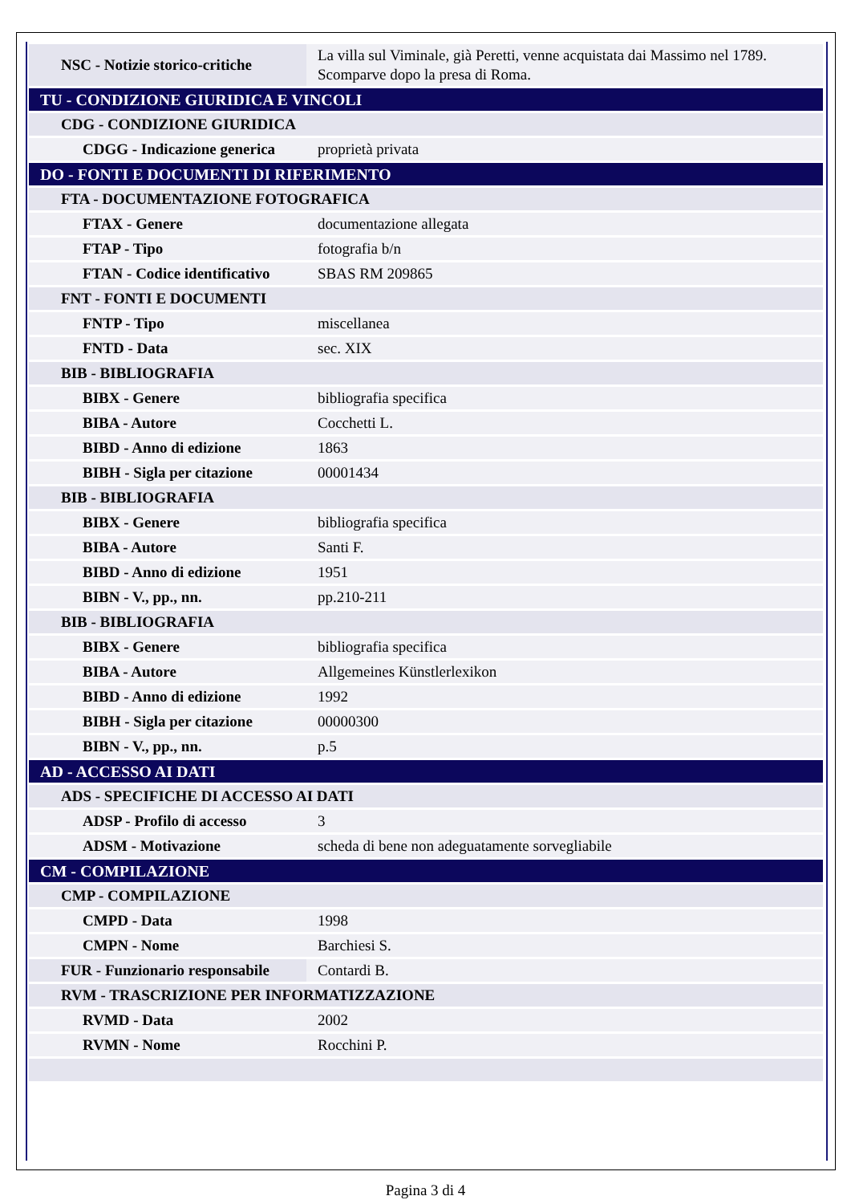| NSC - Notizie storico-critiche | La villa sul Viminale, già Peretti, venne acquistata dai Massimo nel 1789. Scomparve dopo la presa di Roma. |
| TU - CONDIZIONE GIURIDICA E VINCOLI | |
| CDG - CONDIZIONE GIURIDICA | |
| CDGG - Indicazione generica | proprietà privata |
| DO - FONTI E DOCUMENTI DI RIFERIMENTO | |
| FTA - DOCUMENTAZIONE FOTOGRAFICA | |
| FTAX - Genere | documentazione allegata |
| FTAP - Tipo | fotografia b/n |
| FTAN - Codice identificativo | SBAS RM 209865 |
| FNT - FONTI E DOCUMENTI | |
| FNTP - Tipo | miscellanea |
| FNTD - Data | sec. XIX |
| BIB - BIBLIOGRAFIA | |
| BIBX - Genere | bibliografia specifica |
| BIBA - Autore | Cocchetti L. |
| BIBD - Anno di edizione | 1863 |
| BIBH - Sigla per citazione | 00001434 |
| BIB - BIBLIOGRAFIA | |
| BIBX - Genere | bibliografia specifica |
| BIBA - Autore | Santi F. |
| BIBD - Anno di edizione | 1951 |
| BIBN - V., pp., nn. | pp.210-211 |
| BIB - BIBLIOGRAFIA | |
| BIBX - Genere | bibliografia specifica |
| BIBA - Autore | Allgemeines Künstlerlexikon |
| BIBD - Anno di edizione | 1992 |
| BIBH - Sigla per citazione | 00000300 |
| BIBN - V., pp., nn. | p.5 |
| AD - ACCESSO AI DATI | |
| ADS - SPECIFICHE DI ACCESSO AI DATI | |
| ADSP - Profilo di accesso | 3 |
| ADSM - Motivazione | scheda di bene non adeguatamente sorvegliabile |
| CM - COMPILAZIONE | |
| CMP - COMPILAZIONE | |
| CMPD - Data | 1998 |
| CMPN - Nome | Barchiesi S. |
| FUR - Funzionario responsabile | Contardi B. |
| RVM - TRASCRIZIONE PER INFORMATIZZAZIONE | |
| RVMD - Data | 2002 |
| RVMN - Nome | Rocchini P. |
Pagina 3 di 4